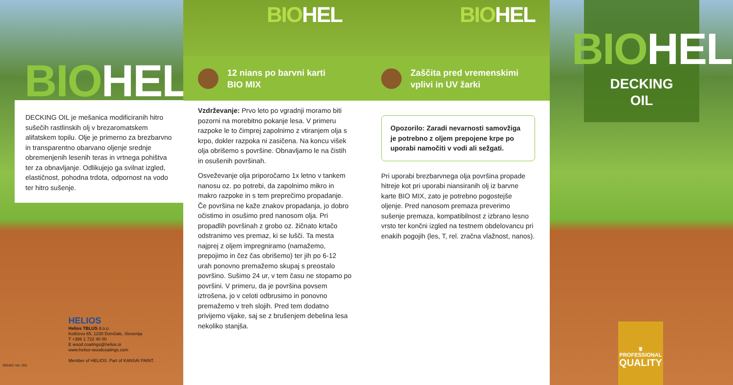BIO HEL
DECKING OIL je mešanica modificiranih hitro sušečih rastlinskih olj v brezaromatskem alifatskem topilu. Olje je primerno za brezbarvno in transparentno obarvano oljenje srednje obremenjenih lesenih teras in vrtnega pohištva ter za obnavljanje. Odlikujejo ga svilnat izgled, elastičnost, pohodna trdota, odpornost na vodo ter hitro sušenje.
HELIOS
Helios TBLUS d.o.o.
Količevo 65, 1230 Domžale, Slovenija
T +386 1 722 40 00
E wood.coatings@helios.si
www.helios-woodcoatings.com
Member of HELIOS. Part of KANSAI PAINT.
393402 Ver. 001
BIO HEL
12 nians po barvni karti
BIO MIX
Vzdrževanje: Prvo leto po vgradnji moramo biti pozorni na morebitno pokanje lesa. V primeru razpoke le to čimprej zapolnimo z vtiranjem olja s krpo, dokler razpoka ni zasičena. Na koncu višek olja obrišemo s površine. Obnavljamo le na čistih in osušenih površinah.
Osveževanje olja priporočamo 1x letno v tankem nanosu oz. po potrebi, da zapolnimo mikro in makro razpoke in s tem preprečimo propadanje. Če površina ne kaže znakov propadanja, jo dobro očistimo in osušimo pred nanosom olja. Pri propadlih površinah z grobo oz. žičnato krtačo odstranimo ves premaz, ki se lušči. Ta mesta najprej z oljem impregniramo (namažemo, prepojimo in čez čas obrišemo) ter jih po 6-12 urah ponovno premažemo skupaj s preostalo površino. Sušimo 24 ur, v tem času ne stopamo po površini. V primeru, da je površina povsem iztrošena, jo v celoti odbrusimo in ponovno premažemo v treh slojih. Pred tem dodatno privijemo vijake, saj se z brušenjem debelina lesa nekoliko stanjša.
BIO HEL
Zaščita pred vremenskimi
vplivi in UV žarki
Opozorilo: Zaradi nevarnosti samovžiga je potrebno z oljem prepojene krpe po uporabi namočiti v vodi ali sežgati.
Pri uporabi brezbarvnega olja površina propade hitreje kot pri uporabi niansiranih olj iz barvne karte BIO MIX, zato je potrebno pogostejše oljenje. Pred nanosom premaza preverimo sušenje premaza, kompatibilnost z izbrano lesno vrsto ter končni izgled na testnem obdelovancu pri enakih pogojih (les, T, rel. zračna vlažnost, nanos).
BIO HEL
DECKING
OIL
♛
PROFESSIONAL
QUALITY